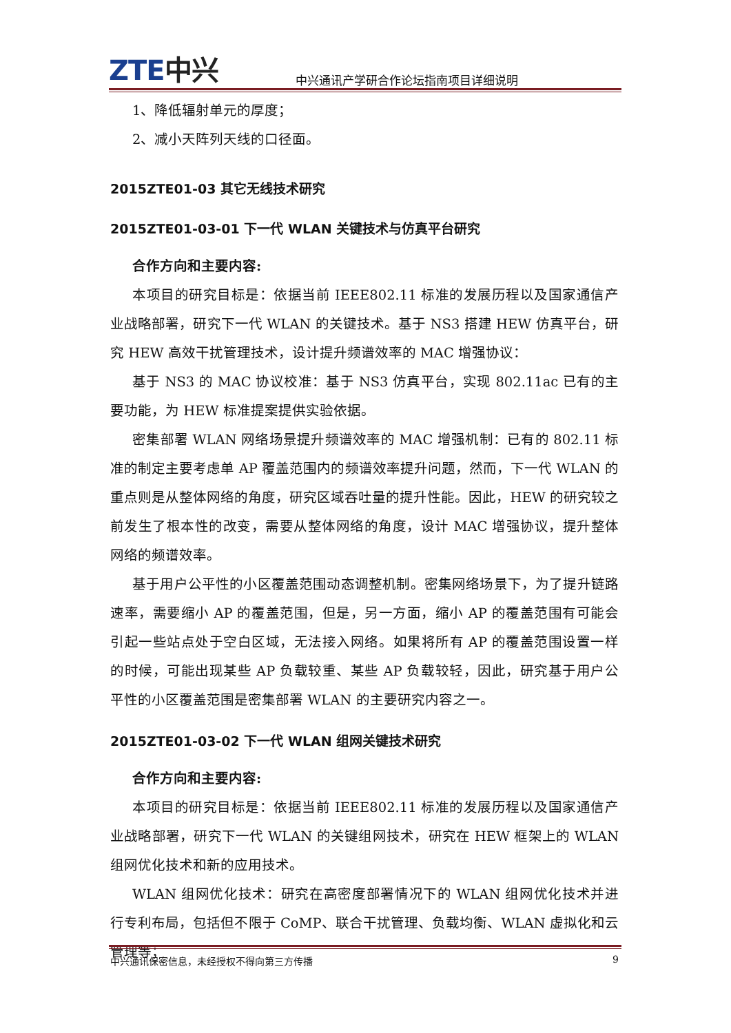ZTE中兴
中兴通讯产学研合作论坛指南项目详细说明
1、降低辐射单元的厚度；
2、减小天阵列天线的口径面。
2015ZTE01-03 其它无线技术研究
2015ZTE01-03-01 下一代 WLAN 关键技术与仿真平台研究
合作方向和主要内容:
本项目的研究目标是：依据当前 IEEE802.11 标准的发展历程以及国家通信产业战略部署，研究下一代 WLAN 的关键技术。基于 NS3 搭建 HEW 仿真平台，研究 HEW 高效干扰管理技术，设计提升频谱效率的 MAC 增强协议：
基于 NS3 的 MAC 协议校准：基于 NS3 仿真平台，实现 802.11ac 已有的主要功能，为 HEW 标准提案提供实验依据。
密集部署 WLAN 网络场景提升频谱效率的 MAC 增强机制：已有的 802.11 标准的制定主要考虑单 AP 覆盖范围内的频谱效率提升问题，然而，下一代 WLAN 的重点则是从整体网络的角度，研究区域吞吐量的提升性能。因此，HEW 的研究较之前发生了根本性的改变，需要从整体网络的角度，设计 MAC 增强协议，提升整体网络的频谱效率。
基于用户公平性的小区覆盖范围动态调整机制。密集网络场景下，为了提升链路速率，需要缩小 AP 的覆盖范围，但是，另一方面，缩小 AP 的覆盖范围有可能会引起一些站点处于空白区域，无法接入网络。如果将所有 AP 的覆盖范围设置一样的时候，可能出现某些 AP 负载较重、某些 AP 负载较轻，因此，研究基于用户公平性的小区覆盖范围是密集部署 WLAN 的主要研究内容之一。
2015ZTE01-03-02 下一代 WLAN 组网关键技术研究
合作方向和主要内容:
本项目的研究目标是：依据当前 IEEE802.11 标准的发展历程以及国家通信产业战略部署，研究下一代 WLAN 的关键组网技术，研究在 HEW 框架上的 WLAN 组网优化技术和新的应用技术。
WLAN 组网优化技术：研究在高密度部署情况下的 WLAN 组网优化技术并进行专利布局，包括但不限于 CoMP、联合干扰管理、负载均衡、WLAN 虚拟化和云管理等；
中兴通讯保密信息，未经授权不得向第三方传播 9